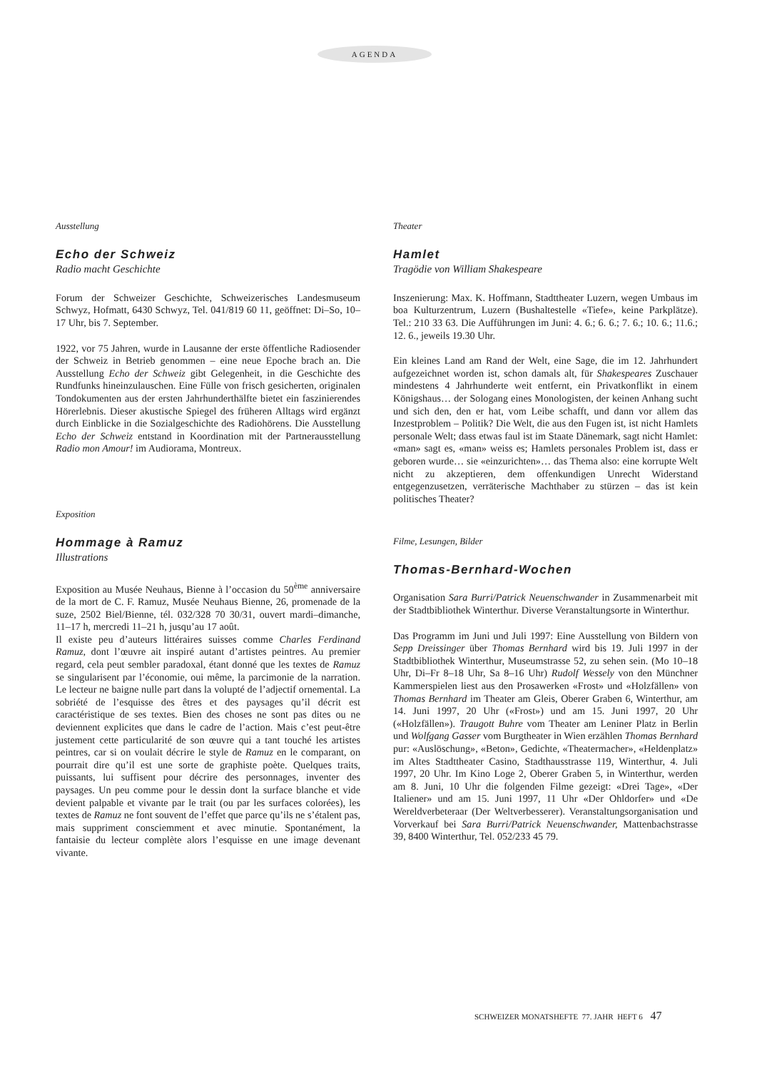AGENDA
Ausstellung
Echo der Schweiz
Radio macht Geschichte
Forum der Schweizer Geschichte, Schweizerisches Landesmuseum Schwyz, Hofmatt, 6430 Schwyz, Tel. 041/819 60 11, geöffnet: Di–So, 10–17 Uhr, bis 7. September.
1922, vor 75 Jahren, wurde in Lausanne der erste öffentliche Radiosender der Schweiz in Betrieb genommen – eine neue Epoche brach an. Die Ausstellung Echo der Schweiz gibt Gelegenheit, in die Geschichte des Rundfunks hineinzulauschen. Eine Fülle von frisch gesicherten, originalen Tondokumenten aus der ersten Jahrhunderthälfte bietet ein faszinierendes Hörerlebnis. Dieser akustische Spiegel des früheren Alltags wird ergänzt durch Einblicke in die Sozialgeschichte des Radiohörens. Die Ausstellung Echo der Schweiz entstand in Koordination mit der Partnerausstellung Radio mon Amour! im Audiorama, Montreux.
Exposition
Hommage à Ramuz
Illustrations
Exposition au Musée Neuhaus, Bienne à l’occasion du 50<sup>ème</sup> anniversaire de la mort de C. F. Ramuz, Musée Neuhaus Bienne, 26, promenade de la suze, 2502 Biel/Bienne, tél. 032/328 70 30/31, ouvert mardi–dimanche, 11–17 h, mercredi 11–21 h, jusqu’au 17 août.
Il existe peu d’auteurs littéraires suisses comme Charles Ferdinand Ramuz, dont l’œuvre ait inspiré autant d’artistes peintres. Au premier regard, cela peut sembler paradoxal, étant donné que les textes de Ramuz se singularisent par l’économie, oui même, la parcimonie de la narration. Le lecteur ne baigne nulle part dans la volupté de l’adjectif ornemental. La sobriété de l’esquisse des êtres et des paysages qu’il décrit est caractéristique de ses textes. Bien des choses ne sont pas dites ou ne deviennent explicites que dans le cadre de l’action. Mais c’est peut-être justement cette particularité de son œuvre qui a tant touché les artistes peintres, car si on voulait décrire le style de Ramuz en le comparant, on pourrait dire qu’il est une sorte de graphiste poète. Quelques traits, puissants, lui suffisent pour décrire des personnages, inventer des paysages. Un peu comme pour le dessin dont la surface blanche et vide devient palpable et vivante par le trait (ou par les surfaces colorées), les textes de Ramuz ne font souvent de l’effet que parce qu’ils ne s’étalent pas, mais suppriment consciemment et avec minutie. Spontanément, la fantaisie du lecteur complète alors l’esquisse en une image devenant vivante.
Theater
Hamlet
Tragödie von William Shakespeare
Inszenierung: Max. K. Hoffmann, Stadttheater Luzern, wegen Umbaus im boa Kulturzentrum, Luzern (Bushaltestelle «Tiefe», keine Parkplätze). Tel.: 210 33 63. Die Aufführungen im Juni: 4. 6.; 6. 6.; 7. 6.; 10. 6.; 11.6.; 12. 6., jeweils 19.30 Uhr.
Ein kleines Land am Rand der Welt, eine Sage, die im 12. Jahrhundert aufgezeichnet worden ist, schon damals alt, für Shakespeares Zuschauer mindestens 4 Jahrhunderte weit entfernt, ein Privatkonflikt in einem Königshaus… der Sologang eines Monologisten, der keinen Anhang sucht und sich den, den er hat, vom Leibe schafft, und dann vor allem das Inzestproblem – Politik? Die Welt, die aus den Fugen ist, ist nicht Hamlets personale Welt; dass etwas faul ist im Staate Dänemark, sagt nicht Hamlet: «man» sagt es, «man» weiss es; Hamlets personales Problem ist, dass er geboren wurde… sie «einzurichten»… das Thema also: eine korrupte Welt nicht zu akzeptieren, dem offenkundigen Unrecht Widerstand entgegenzusetzen, verräterische Machthaber zu stürzen – das ist kein politisches Theater?
Filme, Lesungen, Bilder
Thomas-Bernhard-Wochen
Organisation Sara Burri/Patrick Neuenschwander in Zusammenarbeit mit der Stadtbibliothek Winterthur. Diverse Veranstaltungsorte in Winterthur.
Das Programm im Juni und Juli 1997: Eine Ausstellung von Bildern von Sepp Dreissinger über Thomas Bernhard wird bis 19. Juli 1997 in der Stadtbibliothek Winterthur, Museumstrasse 52, zu sehen sein. (Mo 10–18 Uhr, Di–Fr 8–18 Uhr, Sa 8–16 Uhr) Rudolf Wessely von den Münchner Kammerspielen liest aus den Prosawerken «Frost» und «Holzfällen» von Thomas Bernhard im Theater am Gleis, Oberer Graben 6, Winterthur, am 14. Juni 1997, 20 Uhr («Frost») und am 15. Juni 1997, 20 Uhr («Holzfällen»). Traugott Buhre vom Theater am Leniner Platz in Berlin und Wolfgang Gasser vom Burgtheater in Wien erzählen Thomas Bernhard pur: «Auslöschung», «Beton», Gedichte, «Theatermacher», «Heldenplatz» im Altes Stadttheater Casino, Stadthausstrasse 119, Winterthur, 4. Juli 1997, 20 Uhr. Im Kino Loge 2, Oberer Graben 5, in Winterthur, werden am 8. Juni, 10 Uhr die folgenden Filme gezeigt: «Drei Tage», «Der Italiener» und am 15. Juni 1997, 11 Uhr «Der Ohldorfer» und «De Wereldverbeteraar (Der Weltverbesserer). Veranstaltungsorganisation und Vorverkauf bei Sara Burri/Patrick Neuenschwander, Mattenbachstrasse 39, 8400 Winterthur, Tel. 052/233 45 79.
SCHWEIZER MONATSHEFTE 77. JAHR HEFT 6 47